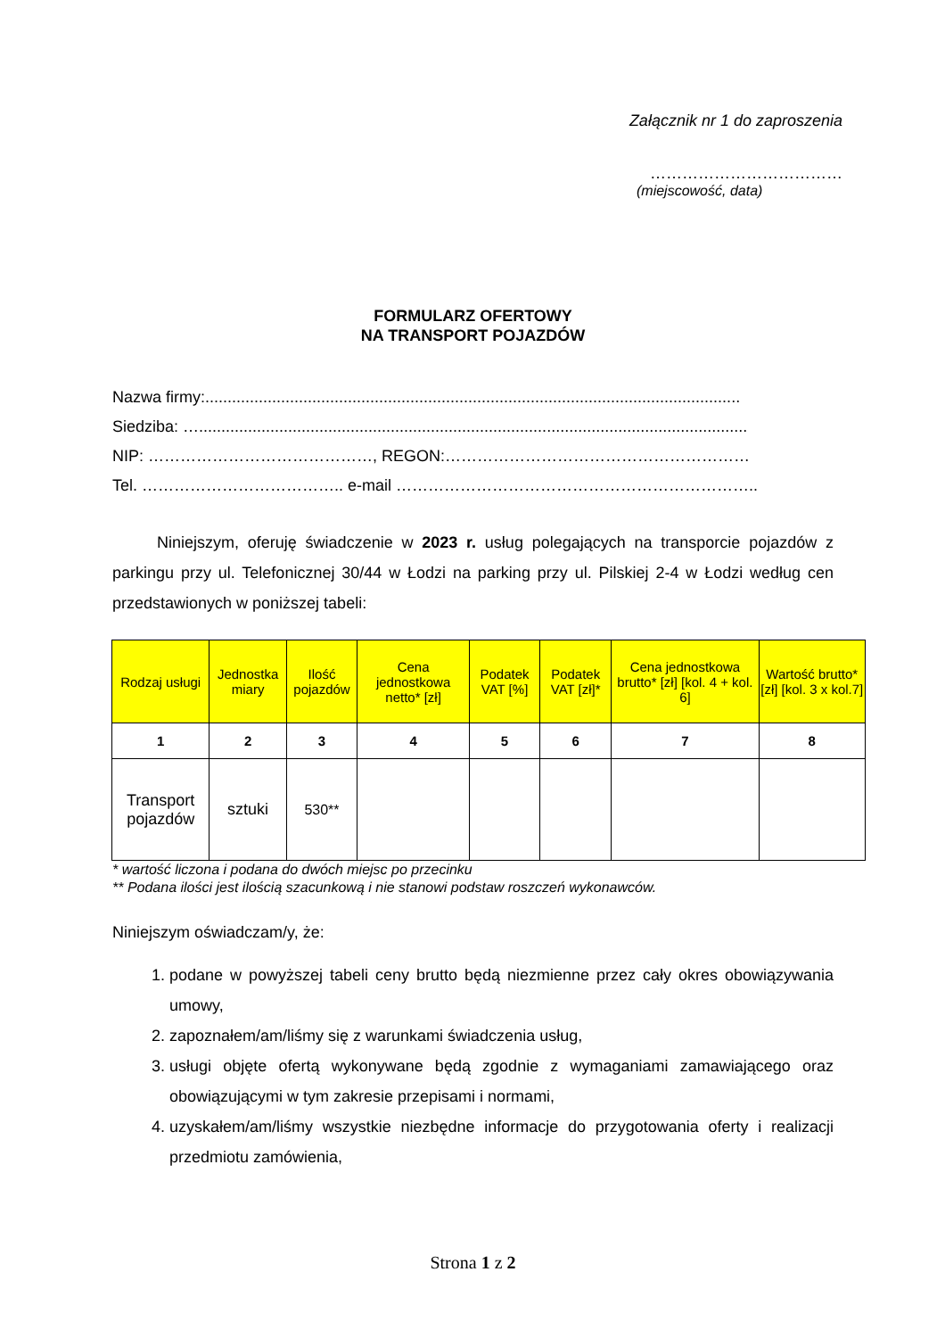Załącznik nr 1 do zaproszenia
………………………………
(miejscowość, data)
FORMULARZ OFERTOWY
NA TRANSPORT POJAZDÓW
Nazwa firmy:........................................................................................................................
Siedziba: …...........................................................................................................................
NIP: ……………………………………, REGON:…………………………………………………
Tel. ……………………………….. e-mail …………………………………………………………..
Niniejszym, oferuję świadczenie w 2023 r. usług polegających na transporcie pojazdów z parkingu przy ul. Telefonicznej 30/44 w Łodzi na parking przy ul. Pilskiej 2-4 w Łodzi według cen przedstawionych w poniższej tabeli:
| Rodzaj usługi | Jednostka miary | Ilość pojazdów | Cena jednostkowa netto* [zł] | Podatek VAT [%] | Podatek VAT [zł]* | Cena jednostkowa brutto* [zł] [kol. 4 + kol. 6] | Wartość brutto* [zł] [kol. 3 x kol.7] |
| --- | --- | --- | --- | --- | --- | --- | --- |
| 1 | 2 | 3 | 4 | 5 | 6 | 7 | 8 |
| Transport pojazdów | sztuki | 530** | | | | | |
* wartość liczona i podana do dwóch miejsc po przecinku
** Podana ilości jest ilością szacunkową i nie stanowi podstaw roszczeń wykonawców.
Niniejszym oświadczam/y, że:
1. podane w powyższej tabeli ceny brutto będą niezmienne przez cały okres obowiązywania umowy,
2. zapoznałem/am/liśmy się z warunkami świadczenia usług,
3. usługi objęte ofertą wykonywane będą zgodnie z wymaganiami zamawiającego oraz obowiązującymi w tym zakresie przepisami i normami,
4. uzyskałem/am/liśmy wszystkie niezbędne informacje do przygotowania oferty i realizacji przedmiotu zamówienia,
Strona 1 z 2